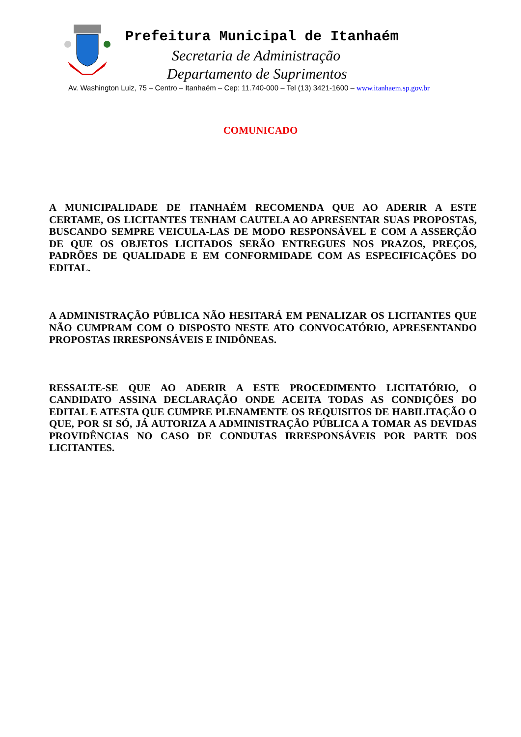Prefeitura Municipal de Itanhaém
Secretaria de Administração
Departamento de Suprimentos
Av. Washington Luiz, 75 – Centro – Itanhaém – Cep: 11.740-000 – Tel (13) 3421-1600 – www.itanhaem.sp.gov.br
COMUNICADO
A MUNICIPALIDADE DE ITANHAÉM RECOMENDA QUE AO ADERIR A ESTE CERTAME, OS LICITANTES TENHAM CAUTELA AO APRESENTAR SUAS PROPOSTAS, BUSCANDO SEMPRE VEICULA-LAS DE MODO RESPONSÁVEL E COM A ASSERÇÃO DE QUE OS OBJETOS LICITADOS SERÃO ENTREGUES NOS PRAZOS, PREÇOS, PADRÕES DE QUALIDADE E EM CONFORMIDADE COM AS ESPECIFICAÇÕES DO EDITAL.
A ADMINISTRAÇÃO PÚBLICA NÃO HESITARÁ EM PENALIZAR OS LICITANTES QUE NÃO CUMPRAM COM O DISPOSTO NESTE ATO CONVOCATÓRIO, APRESENTANDO PROPOSTAS IRRESPONSÁVEIS E INIDÔNEAS.
RESSALTE-SE QUE AO ADERIR A ESTE PROCEDIMENTO LICITATÓRIO, O CANDIDATO ASSINA DECLARAÇÃO ONDE ACEITA TODAS AS CONDIÇÕES DO EDITAL E ATESTA QUE CUMPRE PLENAMENTE OS REQUISITOS DE HABILITAÇÃO O QUE, POR SI SÓ, JÁ AUTORIZA A ADMINISTRAÇÃO PÚBLICA A TOMAR AS DEVIDAS PROVIDÊNCIAS NO CASO DE CONDUTAS IRRESPONSÁVEIS POR PARTE DOS LICITANTES.